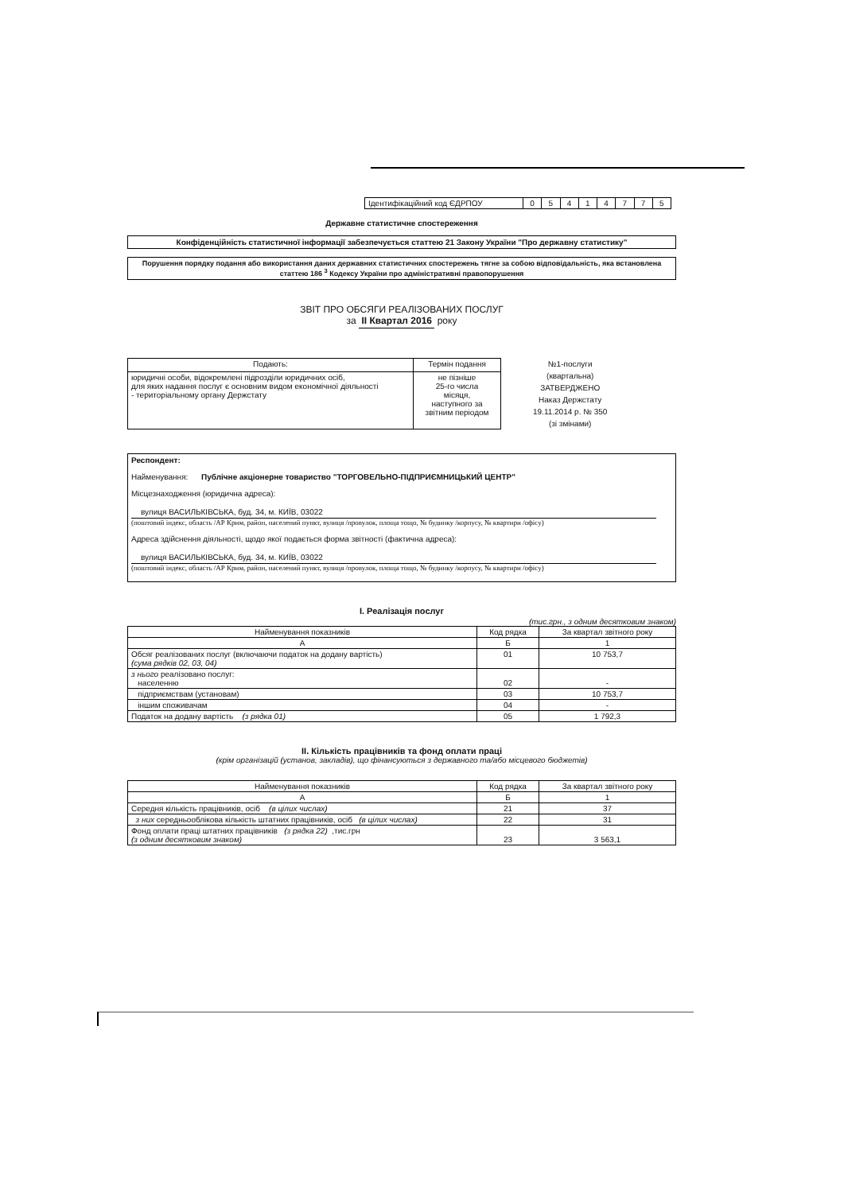| Ідентифікаційний код ЄДРПОУ | 0 | 5 | 4 | 1 | 4 | 7 | 7 | 5 |
Державне статистичне спостереження
Конфіденційність статистичної інформації забезпечується статтею 21 Закону України "Про державну статистику"
Порушення порядку подання або використання даних державних статистичних спостережень тягне за собою відповідальність, яка встановлена статтею 186 <sup>3</sup> Кодексу України про адміністративні правопорушення
ЗВІТ ПРО ОБСЯГИ РЕАЛІЗОВАНИХ ПОСЛУГ
за II Квартал 2016 року
| Подають: | Термін подання |
| юридичні особи, відокремлені підрозділи юридичних осіб, для яких надання послуг є основним видом економічної діяльності - територіальному органу Держстату | не пізніше 25-го числа місяця, наступного за звітним періодом |
№1-послуги
(квартальна)
ЗАТВЕРДЖЕНО
Наказ Держстату
19.11.2014 р. № 350
(зі змінами)
Респондент:
Найменування: Публічне акціонерне товариство "ТОРГОВЕЛЬНО-ПІДПРИЄМНИЦЬКИЙ ЦЕНТР"
Місцезнаходження (юридична адреса):
вулиця ВАСИЛЬКІВСЬКА, буд. 34, м. КИЇВ, 03022
(поштовий індекс, область /АР Крим, район, населений пункт, вулиця /провулок, площа тощо, № будинку /корпусу, № квартири /офісу)
Адреса здійснення діяльності, щодо якої подається форма звітності (фактична адреса):
вулиця ВАСИЛЬКІВСЬКА, буд. 34, м. КИЇВ, 03022
(поштовий індекс, область /АР Крим, район, населений пункт, вулиця /провулок, площа тощо, № будинку /корпусу, № квартири /офісу)
I. Реалізація послуг
(тис.грн., з одним десятковим знаком)
| Найменування показників | Код рядка | За квартал звітного року |
| А | Б | 1 |
| Обсяг реалізованих послуг (включаючи податок на додану вартість) (сума рядків 02, 03, 04) | 01 | 10 753,7 |
| з нього реалізовано послуг: населенню | 02 | - |
| підприємствам (установам) | 03 | 10 753,7 |
| іншим споживачам | 04 | - |
| Податок на додану вартість (з рядка 01) | 05 | 1 792,3 |
II. Кількість працівників та фонд оплати праці
(крім організацій (установ, закладів), що фінансуються з державного та/або місцевого бюджетів)
| Найменування показників | Код рядка | За квартал звітного року |
| А | Б | 1 |
| Середня кількість працівників, осіб (в цілих числах) | 21 | 37 |
| з них середньооблікова кількість штатних працівників, осіб (в цілих числах) | 22 | 31 |
| Фонд оплати праці штатних працівників (з рядка 22) ,тис.грн (з одним десятковим знаком) | 23 | 3 563,1 |